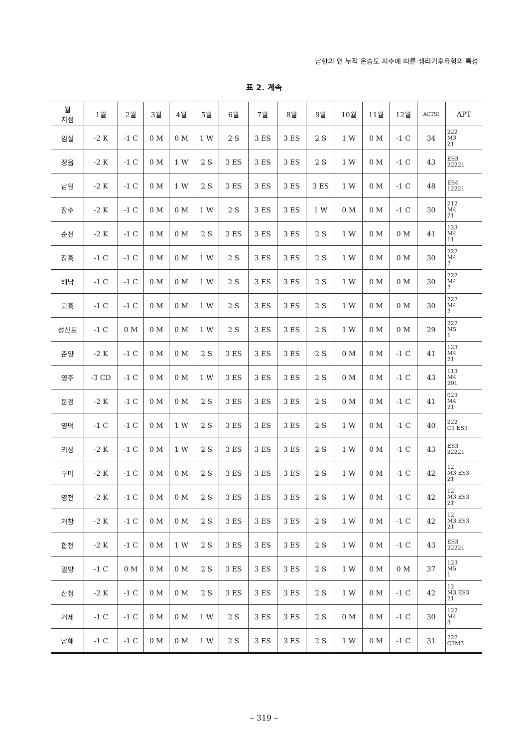남한의 연 누적 온습도 지수에 따른 생리기후유형의 특성
표 2. 계속
| 월 지점 | 1월 | 2월 | 3월 | 4월 | 5월 | 6월 | 7월 | 8월 | 9월 | 10월 | 11월 | 12월 | ACTSI | APT |
| --- | --- | --- | --- | --- | --- | --- | --- | --- | --- | --- | --- | --- | --- | --- |
| 임실 | -2 K | -1 C | 0 M | 0 M | 1 W | 2 S | 3 ES | 3 ES | 2 S | 1 W | 0 M | -1 C | 34 | 222 M3 21 |
| 정읍 | -2 K | -1 C | 0 M | 1 W | 2 S | 3 ES | 3 ES | 3 ES | 2 S | 1 W | 0 M | -1 C | 43 | ES3 22221 |
| 남원 | -2 K | -1 C | 0 M | 1 W | 2 S | 3 ES | 3 ES | 3 ES | 3 ES | 1 W | 0 M | -1 C | 48 | ES4 12221 |
| 장수 | -2 K | -1 C | 0 M | 0 M | 1 W | 2 S | 3 ES | 3 ES | 1 W | 0 M | 0 M | -1 C | 30 | 212 M4 21 |
| 순천 | -2 K | -1 C | 0 M | 0 M | 2 S | 3 ES | 3 ES | 3 ES | 2 S | 1 W | 0 M | 0 M | 41 | 123 M4 11 |
| 장흥 | -1 C | -1 C | 0 M | 0 M | 1 W | 2 S | 3 ES | 3 ES | 2 S | 1 W | 0 M | 0 M | 30 | 222 M4 2 |
| 해남 | -1 C | -1 C | 0 M | 0 M | 1 W | 2 S | 3 ES | 3 ES | 2 S | 1 W | 0 M | 0 M | 30 | 222 M4 2 |
| 고흥 | -1 C | -1 C | 0 M | 0 M | 1 W | 2 S | 3 ES | 3 ES | 2 S | 1 W | 0 M | 0 M | 30 | 222 M4 2 |
| 성산포 | -1 C | 0 M | 0 M | 0 M | 1 W | 2 S | 3 ES | 3 ES | 2 S | 1 W | 0 M | 0 M | 29 | 222 M5 1 |
| 춘양 | -2 K | -1 C | 0 M | 0 M | 2 S | 3 ES | 3 ES | 3 ES | 2 S | 0 M | 0 M | -1 C | 41 | 123 M4 21 |
| 영주 | -3 CD | -1 C | 0 M | 0 M | 1 W | 3 ES | 3 ES | 3 ES | 2 S | 0 M | 0 M | -1 C | 43 | 113 M4 201 |
| 문경 | -2 K | -1 C | 0 M | 0 M | 2 S | 3 ES | 3 ES | 3 ES | 2 S | 0 M | 0 M | -1 C | 41 | 023 M4 21 |
| 영덕 | -1 C | -1 C | 0 M | 1 W | 2 S | 3 ES | 3 ES | 3 ES | 2 S | 1 W | 0 M | -1 C | 40 | 222 C3 ES3 |
| 의성 | -2 K | -1 C | 0 M | 1 W | 2 S | 3 ES | 3 ES | 3 ES | 2 S | 1 W | 0 M | -1 C | 43 | ES3 22221 |
| 구미 | -2 K | -1 C | 0 M | 0 M | 2 S | 3 ES | 3 ES | 3 ES | 2 S | 1 W | 0 M | -1 C | 42 | 12 M3 ES3 21 |
| 영천 | -2 K | -1 C | 0 M | 0 M | 2 S | 3 ES | 3 ES | 3 ES | 2 S | 1 W | 0 M | -1 C | 42 | 12 M3 ES3 21 |
| 거창 | -2 K | -1 C | 0 M | 0 M | 2 S | 3 ES | 3 ES | 3 ES | 2 S | 1 W | 0 M | -1 C | 42 | 12 M3 ES3 21 |
| 합천 | -2 K | -1 C | 0 M | 1 W | 2 S | 3 ES | 3 ES | 3 ES | 2 S | 1 W | 0 M | -1 C | 43 | ES3 22221 |
| 밀양 | -1 C | 0 M | 0 M | 0 M | 2 S | 3 ES | 3 ES | 3 ES | 2 S | 1 W | 0 M | 0 M | 37 | 123 M5 1 |
| 산청 | -2 K | -1 C | 0 M | 0 M | 2 S | 3 ES | 3 ES | 3 ES | 2 S | 1 W | 0 M | -1 C | 42 | 12 M3 ES3 21 |
| 거제 | -1 C | -1 C | 0 M | 0 M | 1 W | 2 S | 3 ES | 3 ES | 2 S | 0 M | 0 M | -1 C | 30 | 122 M4 3 |
| 남해 | -1 C | -1 C | 0 M | 0 M | 1 W | 2 S | 3 ES | 3 ES | 2 S | 1 W | 0 M | -1 C | 31 | 222 C3M3 |
– 319 –